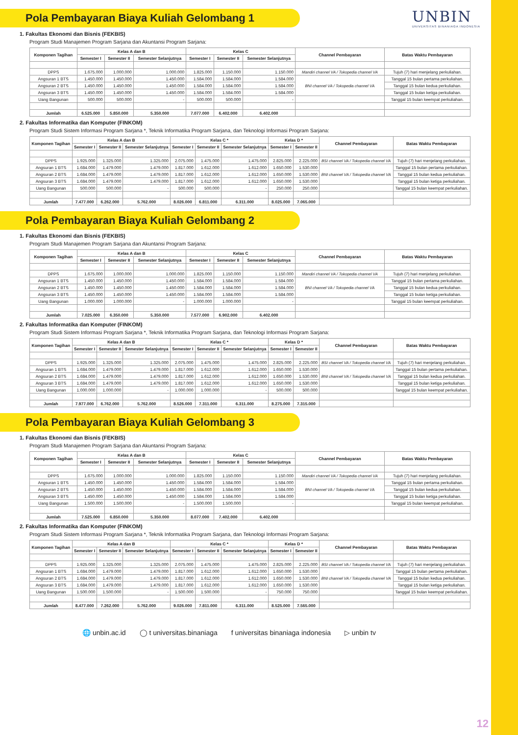Pola Pembayaran Biaya Kuliah Gelombang 1
UNBIN
UNIVERSITAS BINANIAGA INDONESIA
1. Fakultas Ekonomi dan Bisnis (FEKBIS)
Program Studi Manajemen Program Sarjana dan Akuntansi Program Sarjana:
| Komponen Tagihan | Kelas A dan B | | | Kelas C | | | Channel Pembayaran | Batas Waktu Pembayaran |
| --- | --- | --- | --- | --- | --- | --- | --- | --- |
| | Semester I | Semester II | Semester Selanjutnya | Semester I | Semester II | Semester Selanjutnya | | |
| DPPS | 1.675.000 | 1.000.000 | 1.000.000 | 1.825.000 | 1.150.000 | 1.150.000 | Mandiri channel VA / Tokopedia channel VA | Tujuh (7) hari menjelang perkuliahan. |
| Angsuran 1 BTS | 1.450.000 | 1.450.000 | 1.450.000 | 1.584.000 | 1.584.000 | 1.584.000 | BNI channel VA / Tokopedia channel VA | Tanggal 15 bulan pertama perkuliahan. |
| Angsuran 2 BTS | 1.450.000 | 1.450.000 | 1.450.000 | 1.584.000 | 1.584.000 | 1.584.000 | | Tanggal 15 bulan kedua perkuliahan. |
| Angsuran 3 BTS | 1.450.000 | 1.450.000 | 1.450.000 | 1.584.000 | 1.584.000 | 1.584.000 | | Tanggal 15 bulan ketiga perkuliahan. |
| Uang Bangunan | 500.000 | 500.000 | - | 500.000 | 500.000 | - | | Tanggal 15 bulan keempat perkuliahan. |
| Jumlah | 6.525.000 | 5.850.000 | 5.350.000 | 7.077.000 | 6.402.000 | 6.402.000 | | |
2. Fakultas Informatika dan Komputer (FINKOM)
Program Studi Sistem Informasi Program Sarjana *, Teknik Informatika Program Sarjana, dan Teknologi Informasi Program Sarjana:
| Komponen Tagihan | Kelas A dan B | | | Kelas C * | | | Kelas D * | | Channel Pembayaran | Batas Waktu Pembayaran |
| --- | --- | --- | --- | --- | --- | --- | --- | --- | --- | --- |
| | Semester I | Semester II | Semester Selanjutnya | Semester I | Semester II | Semester Selanjutnya | Semester I | Semester II | | |
| DPPS | 1.925.000 | 1.325.000 | 1.325.000 | 2.075.000 | 1.475.000 | 1.475.000 | 2.825.000 | 2.225.000 | BSI channel VA / Tokopedia channel VA | Tujuh (7) hari menjelang perkuliahan. |
| Angsuran 1 BTS | 1.684.000 | 1.479.000 | 1.479.000 | 1.817.000 | 1.612.000 | 1.612.000 | 1.650.000 | 1.530.000 | BNI channel VA / Tokopedia channel VA | Tanggal 15 bulan pertama perkuliahan. |
| Angsuran 2 BTS | 1.684.000 | 1.479.000 | 1.479.000 | 1.817.000 | 1.612.000 | 1.612.000 | 1.650.000 | 1.530.000 | | Tanggal 15 bulan kedua perkuliahan. |
| Angsuran 3 BTS | 1.684.000 | 1.479.000 | 1.479.000 | 1.817.000 | 1.612.000 | 1.612.000 | 1.650.000 | 1.530.000 | | Tanggal 15 bulan ketiga perkuliahan. |
| Uang Bangunan | 500.000 | 500.000 | - | 500.000 | 500.000 | - | 250.000 | 250.000 | | Tanggal 15 bulan keempat perkuliahan. |
| Jumlah | 7.477.000 | 6.262.000 | 5.762.000 | 8.026.000 | 6.811.000 | 6.311.000 | 8.025.000 | 7.065.000 | | |
Pola Pembayaran Biaya Kuliah Gelombang 2
1. Fakultas Ekonomi dan Bisnis (FEKBIS)
Program Studi Manajemen Program Sarjana dan Akuntansi Program Sarjana:
| Komponen Tagihan | Kelas A dan B | | | Kelas C | | | Channel Pembayaran | Batas Waktu Pembayaran |
| --- | --- | --- | --- | --- | --- | --- | --- | --- |
| | Semester I | Semester II | Semester Selanjutnya | Semester I | Semester II | Semester Selanjutnya | | |
| DPPS | 1.675.000 | 1.000.000 | 1.000.000 | 1.825.000 | 1.150.000 | 1.150.000 | Mandiri channel VA / Tokopedia channel VA | Tujuh (7) hari menjelang perkuliahan. |
| Angsuran 1 BTS | 1.450.000 | 1.450.000 | 1.450.000 | 1.584.000 | 1.584.000 | 1.584.000 | BNI channel VA / Tokopedia channel VA | Tanggal 15 bulan pertama perkuliahan. |
| Angsuran 2 BTS | 1.450.000 | 1.450.000 | 1.450.000 | 1.584.000 | 1.584.000 | 1.584.000 | | Tanggal 15 bulan kedua perkuliahan. |
| Angsuran 3 BTS | 1.450.000 | 1.450.000 | 1.450.000 | 1.584.000 | 1.584.000 | 1.584.000 | | Tanggal 15 bulan ketiga perkuliahan. |
| Uang Bangunan | 1.000.000 | 1.000.000 | - | 1.000.000 | 1.000.000 | - | | Tanggal 15 bulan keempat perkuliahan. |
| Jumlah | 7.025.000 | 6.350.000 | 5.350.000 | 7.577.000 | 6.902.000 | 6.402.000 | | |
2. Fakultas Informatika dan Komputer (FINKOM)
Program Studi Sistem Informasi Program Sarjana *, Teknik Informatika Program Sarjana, dan Teknologi Informasi Program Sarjana:
| Komponen Tagihan | Kelas A dan B | | | Kelas C * | | | Kelas D * | | Channel Pembayaran | Batas Waktu Pembayaran |
| --- | --- | --- | --- | --- | --- | --- | --- | --- | --- | --- |
| | Semester I | Semester II | Semester Selanjutnya | Semester I | Semester II | Semester Selanjutnya | Semester I | Semester II | | |
| DPPS | 1.925.000 | 1.325.000 | 1.325.000 | 2.075.000 | 1.475.000 | 1.475.000 | 2.825.000 | 2.225.000 | BSI channel VA / Tokopedia channel VA | Tujuh (7) hari menjelang perkuliahan. |
| Angsuran 1 BTS | 1.684.000 | 1.479.000 | 1.479.000 | 1.817.000 | 1.612.000 | 1.612.000 | 1.650.000 | 1.530.000 | BNI channel VA / Tokopedia channel VA | Tanggal 15 bulan pertama perkuliahan. |
| Angsuran 2 BTS | 1.684.000 | 1.479.000 | 1.479.000 | 1.817.000 | 1.612.000 | 1.612.000 | 1.650.000 | 1.530.000 | | Tanggal 15 bulan kedua perkuliahan. |
| Angsuran 3 BTS | 1.684.000 | 1.479.000 | 1.479.000 | 1.817.000 | 1.612.000 | 1.612.000 | 1.650.000 | 1.530.000 | | Tanggal 15 bulan ketiga perkuliahan. |
| Uang Bangunan | 1.000.000 | 1.000.000 | - | 1.000.000 | 1.000.000 | - | 500.000 | 500.000 | | Tanggal 15 bulan keempat perkuliahan. |
| Jumlah | 7.977.000 | 6.762.000 | 5.762.000 | 8.526.000 | 7.311.000 | 6.311.000 | 8.275.000 | 7.315.000 | | |
Pola Pembayaran Biaya Kuliah Gelombang 3
1. Fakultas Ekonomi dan Bisnis (FEKBIS)
Program Studi Manajemen Program Sarjana dan Akuntansi Program Sarjana:
| Komponen Tagihan | Kelas A dan B | | | Kelas C | | | Channel Pembayaran | Batas Waktu Pembayaran |
| --- | --- | --- | --- | --- | --- | --- | --- | --- |
| | Semester I | Semester II | Semester Selanjutnya | Semester I | Semester II | Semester Selanjutnya | | |
| DPPS | 1.675.000 | 1.000.000 | 1.000.000 | 1.825.000 | 1.150.000 | 1.150.000 | Mandiri channel VA / Tokopedia channel VA | Tujuh (7) hari menjelang perkuliahan. |
| Angsuran 1 BTS | 1.450.000 | 1.450.000 | 1.450.000 | 1.584.000 | 1.584.000 | 1.584.000 | BNI channel VA / Tokopedia channel VA | Tanggal 15 bulan pertama perkuliahan. |
| Angsuran 2 BTS | 1.450.000 | 1.450.000 | 1.450.000 | 1.584.000 | 1.584.000 | 1.584.000 | | Tanggal 15 bulan kedua perkuliahan. |
| Angsuran 3 BTS | 1.450.000 | 1.450.000 | 1.450.000 | 1.584.000 | 1.584.000 | 1.584.000 | | Tanggal 15 bulan ketiga perkuliahan. |
| Uang Bangunan | 1.500.000 | 1.500.000 | - | 1.500.000 | 1.500.000 | - | | Tanggal 15 bulan keempat perkuliahan. |
| Jumlah | 7.525.000 | 6.850.000 | 5.350.000 | 8.077.000 | 7.402.000 | 6.402.000 | | |
2. Fakultas Informatika dan Komputer (FINKOM)
Program Studi Sistem Informasi Program Sarjana *, Teknik Informatika Program Sarjana, dan Teknologi Informasi Program Sarjana:
| Komponen Tagihan | Kelas A dan B | | | Kelas C * | | | Kelas D * | | Channel Pembayaran | Batas Waktu Pembayaran |
| --- | --- | --- | --- | --- | --- | --- | --- | --- | --- | --- |
| | Semester I | Semester II | Semester Selanjutnya | Semester I | Semester II | Semester Selanjutnya | Semester I | Semester II | | |
| DPPS | 1.925.000 | 1.325.000 | 1.325.000 | 2.075.000 | 1.475.000 | 1.475.000 | 2.825.000 | 2.225.000 | BSI channel VA / Tokopedia channel VA | Tujuh (7) hari menjelang perkuliahan. |
| Angsuran 1 BTS | 1.684.000 | 1.479.000 | 1.479.000 | 1.817.000 | 1.612.000 | 1.612.000 | 1.650.000 | 1.530.000 | BNI channel VA / Tokopedia channel VA | Tanggal 15 bulan pertama perkuliahan. |
| Angsuran 2 BTS | 1.684.000 | 1.479.000 | 1.479.000 | 1.817.000 | 1.612.000 | 1.612.000 | 1.650.000 | 1.530.000 | | Tanggal 15 bulan kedua perkuliahan. |
| Angsuran 3 BTS | 1.684.000 | 1.479.000 | 1.479.000 | 1.817.000 | 1.612.000 | 1.612.000 | 1.650.000 | 1.530.000 | | Tanggal 15 bulan ketiga perkuliahan. |
| Uang Bangunan | 1.500.000 | 1.500.000 | - | 1.500.000 | 1.500.000 | - | 750.000 | 750.000 | | Tanggal 15 bulan keempat perkuliahan. |
| Jumlah | 8.477.000 | 7.262.000 | 5.762.000 | 9.026.000 | 7.811.000 | 6.311.000 | 8.525.000 | 7.565.000 | | |
🌐 unbin.ac.id ◯ t universitas.binaniaga f universitas binaniaga indonesia ▷ unbin tv
12